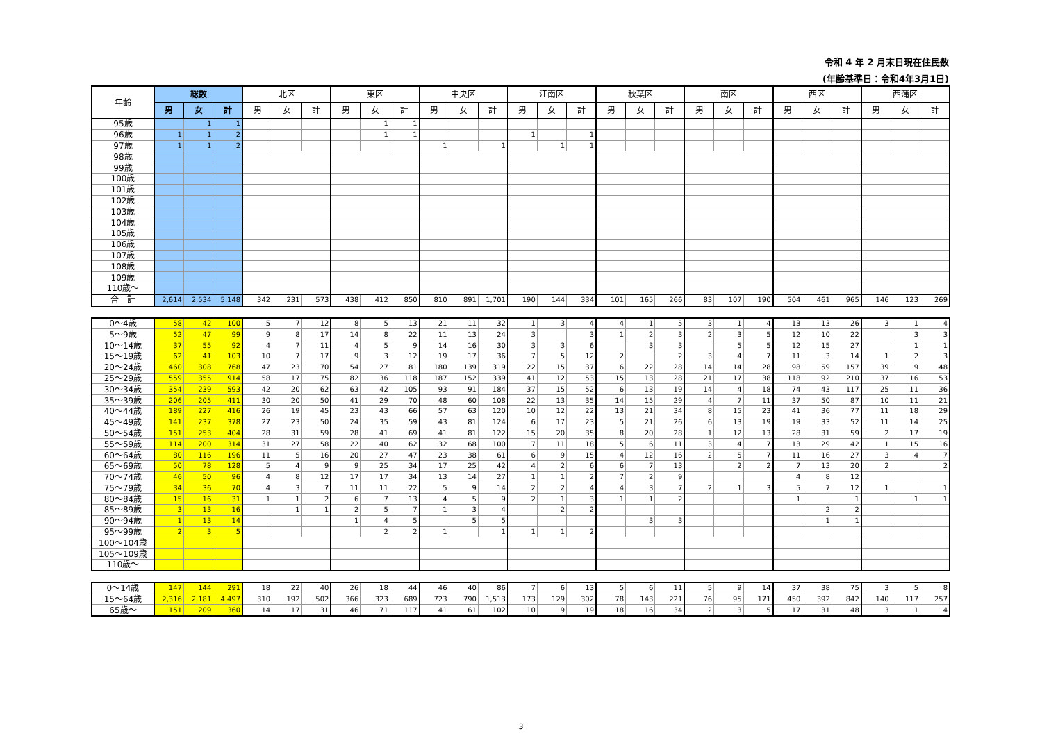令和 4 年 2 月末日現在住民数
(年齢基準日：令和4年3月1日)
| 年齢 | 総数 | | | 北区 | | | 東区 | | | 中央区 | | | 江南区 | | | 秋葉区 | | | 南区 | | | 西区 | | | 西蒲区 | | |
| --- | --- | --- | --- | --- | --- | --- | --- | --- | --- | --- | --- | --- | --- | --- | --- | --- | --- | --- | --- | --- | --- | --- | --- | --- | --- | --- | --- |
| | 男 | 女 | 計 | 男 | 女 | 計 | 男 | 女 | 計 | 男 | 女 | 計 | 男 | 女 | 計 | 男 | 女 | 計 | 男 | 女 | 計 | 男 | 女 | 計 | 男 | 女 | 計 |
| 95歳 | | 1 | 1 | | | | | 1 | 1 | | | | | | | | | | | | | | | | | | |
| 96歳 | 1 | 1 | 2 | | | | | 1 | 1 | | | | 1 | | 1 | | | | | | | | | | | | |
| 97歳 | 1 | 1 | 2 | | | | | | | 1 | | 1 | | 1 | 1 | | | | | | | | | | | | |
| 98歳 | | | | | | | | | | | | | | | | | | | | | | | | | | | |
| 99歳 | | | | | | | | | | | | | | | | | | | | | | | | | | | |
| 100歳 | | | | | | | | | | | | | | | | | | | | | | | | | | | |
| 101歳 | | | | | | | | | | | | | | | | | | | | | | | | | | | |
| 102歳 | | | | | | | | | | | | | | | | | | | | | | | | | | | |
| 103歳 | | | | | | | | | | | | | | | | | | | | | | | | | | | |
| 104歳 | | | | | | | | | | | | | | | | | | | | | | | | | | | |
| 105歳 | | | | | | | | | | | | | | | | | | | | | | | | | | | |
| 106歳 | | | | | | | | | | | | | | | | | | | | | | | | | | | |
| 107歳 | | | | | | | | | | | | | | | | | | | | | | | | | | | |
| 108歳 | | | | | | | | | | | | | | | | | | | | | | | | | | | |
| 109歳 | | | | | | | | | | | | | | | | | | | | | | | | | | | |
| 110歳～ | | | | | | | | | | | | | | | | | | | | | | | | | | | |
| 合 計 | 2,614 | 2,534 | 5,148 | 342 | 231 | 573 | 438 | 412 | 850 | 810 | 891 | 1,701 | 190 | 144 | 334 | 101 | 165 | 266 | 83 | 107 | 190 | 504 | 461 | 965 | 146 | 123 | 269 |
| 0～4歳 | 58 | 42 | 100 | 5 | 7 | 12 | 8 | 5 | 13 | 21 | 11 | 32 | 1 | 3 | 4 | 4 | 1 | 5 | 3 | 1 | 4 | 13 | 13 | 26 | 3 | 1 | 4 |
| 5～9歳 | 52 | 47 | 99 | 9 | 8 | 17 | 14 | 8 | 22 | 11 | 13 | 24 | 3 | | 3 | 1 | 2 | 3 | 2 | 3 | 5 | 12 | 10 | 22 | | 3 | 3 |
| 10～14歳 | 37 | 55 | 92 | 4 | 7 | 11 | 4 | 5 | 9 | 14 | 16 | 30 | 3 | 3 | 6 | | 3 | 3 | | 5 | 5 | 12 | 15 | 27 | | 1 | 1 |
| 15～19歳 | 62 | 41 | 103 | 10 | 7 | 17 | 9 | 3 | 12 | 19 | 17 | 36 | 7 | 5 | 12 | 2 | | 2 | 3 | 4 | 7 | 11 | 3 | 14 | 1 | 2 | 3 |
| 20～24歳 | 460 | 308 | 768 | 47 | 23 | 70 | 54 | 27 | 81 | 180 | 139 | 319 | 22 | 15 | 37 | 6 | 22 | 28 | 14 | 14 | 28 | 98 | 59 | 157 | 39 | 9 | 48 |
| 25～29歳 | 559 | 355 | 914 | 58 | 17 | 75 | 82 | 36 | 118 | 187 | 152 | 339 | 41 | 12 | 53 | 15 | 13 | 28 | 21 | 17 | 38 | 118 | 92 | 210 | 37 | 16 | 53 |
| 30～34歳 | 354 | 239 | 593 | 42 | 20 | 62 | 63 | 42 | 105 | 93 | 91 | 184 | 37 | 15 | 52 | 6 | 13 | 19 | 14 | 4 | 18 | 74 | 43 | 117 | 25 | 11 | 36 |
| 35～39歳 | 206 | 205 | 411 | 30 | 20 | 50 | 41 | 29 | 70 | 48 | 60 | 108 | 22 | 13 | 35 | 14 | 15 | 29 | 4 | 7 | 11 | 37 | 50 | 87 | 10 | 11 | 21 |
| 40～44歳 | 189 | 227 | 416 | 26 | 19 | 45 | 23 | 43 | 66 | 57 | 63 | 120 | 10 | 12 | 22 | 13 | 21 | 34 | 8 | 15 | 23 | 41 | 36 | 77 | 11 | 18 | 29 |
| 45～49歳 | 141 | 237 | 378 | 27 | 23 | 50 | 24 | 35 | 59 | 43 | 81 | 124 | 6 | 17 | 23 | 5 | 21 | 26 | 6 | 13 | 19 | 19 | 33 | 52 | 11 | 14 | 25 |
| 50～54歳 | 151 | 253 | 404 | 28 | 31 | 59 | 28 | 41 | 69 | 41 | 81 | 122 | 15 | 20 | 35 | 8 | 20 | 28 | 1 | 12 | 13 | 28 | 31 | 59 | 2 | 17 | 19 |
| 55～59歳 | 114 | 200 | 314 | 31 | 27 | 58 | 22 | 40 | 62 | 32 | 68 | 100 | 7 | 11 | 18 | 5 | 6 | 11 | 3 | 4 | 7 | 13 | 29 | 42 | 1 | 15 | 16 |
| 60～64歳 | 80 | 116 | 196 | 11 | 5 | 16 | 20 | 27 | 47 | 23 | 38 | 61 | 6 | 9 | 15 | 4 | 12 | 16 | 2 | 5 | 7 | 11 | 16 | 27 | 3 | 4 | 7 |
| 65～69歳 | 50 | 78 | 128 | 5 | 4 | 9 | 9 | 25 | 34 | 17 | 25 | 42 | 4 | 2 | 6 | 6 | 7 | 13 | | 2 | 2 | 7 | 13 | 20 | 2 | | 2 |
| 70～74歳 | 46 | 50 | 96 | 4 | 8 | 12 | 17 | 17 | 34 | 13 | 14 | 27 | 1 | 1 | 2 | 7 | 2 | 9 | | | | 4 | 8 | 12 | | | |
| 75～79歳 | 34 | 36 | 70 | 4 | 3 | 7 | 11 | 11 | 22 | 5 | 9 | 14 | 2 | 2 | 4 | 4 | 3 | 7 | 2 | 1 | 3 | 5 | 7 | 12 | 1 | | 1 |
| 80～84歳 | 15 | 16 | 31 | 1 | 1 | 2 | 6 | 7 | 13 | 4 | 5 | 9 | 2 | 1 | 3 | 1 | 1 | 2 | | | | 1 | | 1 | | 1 | 1 |
| 85～89歳 | 3 | 13 | 16 | | 1 | 1 | 2 | 5 | 7 | 1 | 3 | 4 | | 2 | 2 | | | | | | | | 2 | 2 | | | |
| 90～94歳 | 1 | 13 | 14 | | | | 1 | 4 | 5 | | 5 | 5 | | | | | 3 | 3 | | | | | 1 | 1 | | | |
| 95～99歳 | 2 | 3 | 5 | | | | | 2 | 2 | 1 | | 1 | 1 | 1 | 2 | | | | | | | | | | | | |
| 100～104歳 | | | | | | | | | | | | | | | | | | | | | | | | | | | |
| 105～109歳 | | | | | | | | | | | | | | | | | | | | | | | | | | | |
| 110歳～ | | | | | | | | | | | | | | | | | | | | | | | | | | | |
| 0～14歳 | 147 | 144 | 291 | 18 | 22 | 40 | 26 | 18 | 44 | 46 | 40 | 86 | 7 | 6 | 13 | 5 | 6 | 11 | 5 | 9 | 14 | 37 | 38 | 75 | 3 | 5 | 8 |
| 15～64歳 | 2,316 | 2,181 | 4,497 | 310 | 192 | 502 | 366 | 323 | 689 | 723 | 790 | 1,513 | 173 | 129 | 302 | 78 | 143 | 221 | 76 | 95 | 171 | 450 | 392 | 842 | 140 | 117 | 257 |
| 65歳～ | 151 | 209 | 360 | 14 | 17 | 31 | 46 | 71 | 117 | 41 | 61 | 102 | 10 | 9 | 19 | 18 | 16 | 34 | 2 | 3 | 5 | 17 | 31 | 48 | 3 | 1 | 4 |
3